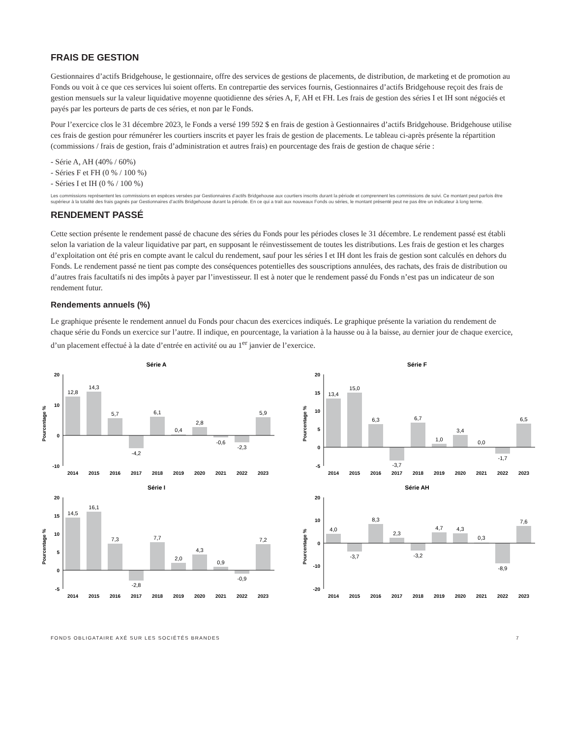FRAIS DE GESTION
Gestionnaires d’actifs Bridgehouse, le gestionnaire, offre des services de gestions de placements, de distribution, de marketing et de promotion au Fonds ou voit à ce que ces services lui soient offerts. En contrepartie des services fournis, Gestionnaires d’actifs Bridgehouse reçoit des frais de gestion mensuels sur la valeur liquidative moyenne quotidienne des séries A, F, AH et FH. Les frais de gestion des séries I et IH sont négociés et payés par les porteurs de parts de ces séries, et non par le Fonds.
Pour l’exercice clos le 31 décembre 2023, le Fonds a versé 199 592 $ en frais de gestion à Gestionnaires d’actifs Bridgehouse. Bridgehouse utilise ces frais de gestion pour rémunérer les courtiers inscrits et payer les frais de gestion de placements. Le tableau ci-après présente la répartition (commissions / frais de gestion, frais d’administration et autres frais) en pourcentage des frais de gestion de chaque série :
- Série A, AH (40% / 60%)
- Séries F et FH (0 % / 100 %)
- Séries I et IH (0 % / 100 %)
Les commissions représentent les commissions en espèces versées par Gestionnaires d’actifs Bridgehouse aux courtiers inscrits durant la période et comprennent les commissions de suivi. Ce montant peut parfois être supérieur à la totalité des frais gagnés par Gestionnaires d’actifs Bridgehouse durant la période. En ce qui a trait aux nouveaux Fonds ou séries, le montant présenté peut ne pas être un indicateur à long terme.
RENDEMENT PASSÉ
Cette section présente le rendement passé de chacune des séries du Fonds pour les périodes closes le 31 décembre. Le rendement passé est établi selon la variation de la valeur liquidative par part, en supposant le réinvestissement de toutes les distributions. Les frais de gestion et les charges d’exploitation ont été pris en compte avant le calcul du rendement, sauf pour les séries I et IH dont les frais de gestion sont calculés en dehors du Fonds. Le rendement passé ne tient pas compte des conséquences potentielles des souscriptions annulées, des rachats, des frais de distribution ou d’autres frais facultatifs ni des impôts à payer par l’investisseur. Il est à noter que le rendement passé du Fonds n’est pas un indicateur de son rendement futur.
Rendements annuels (%)
Le graphique présente le rendement annuel du Fonds pour chacun des exercices indiqués. Le graphique présente la variation du rendement de chaque série du Fonds un exercice sur l’autre. Il indique, en pourcentage, la variation à la hausse ou à la baisse, au dernier jour de chaque exercice, d’un placement effectué à la date d’entrée en activité ou au 1<sup>er</sup> janvier de l’exercice.
Série A
Pourcentage %
20
10
0
-10
12,8
14,3
5,7
-4,2
6,1
0,4
2,8
-0,6
-2,3
5,9
2014
2015
2016
2017
2018
2019
2020
2021
2022
2023
Série F
Pourcentage %
20
15
10
5
0
-5
13,4
15,0
6,3
-3,7
6,7
1,0
3,4
0,0
-1,7
6,5
2014
2015
2016
2017
2018
2019
2020
2021
2022
2023
Série I
Pourcentage %
20
15
10
5
0
-5
14,5
16,1
7,3
-2,8
7,7
2,0
4,3
0,9
-0,9
7,2
2014
2015
2016
2017
2018
2019
2020
2021
2022
2023
Série AH
Pourcentage %
20
10
0
-10
-20
4,0
-3,7
8,3
2,3
-3,2
4,7
4,3
0,3
-8,9
7,6
2014
2015
2016
2017
2018
2019
2020
2021
2022
2023
FONDS OBLIGATAIRE AXÉ SUR LES SOCIÉTÉS BRANDES 7